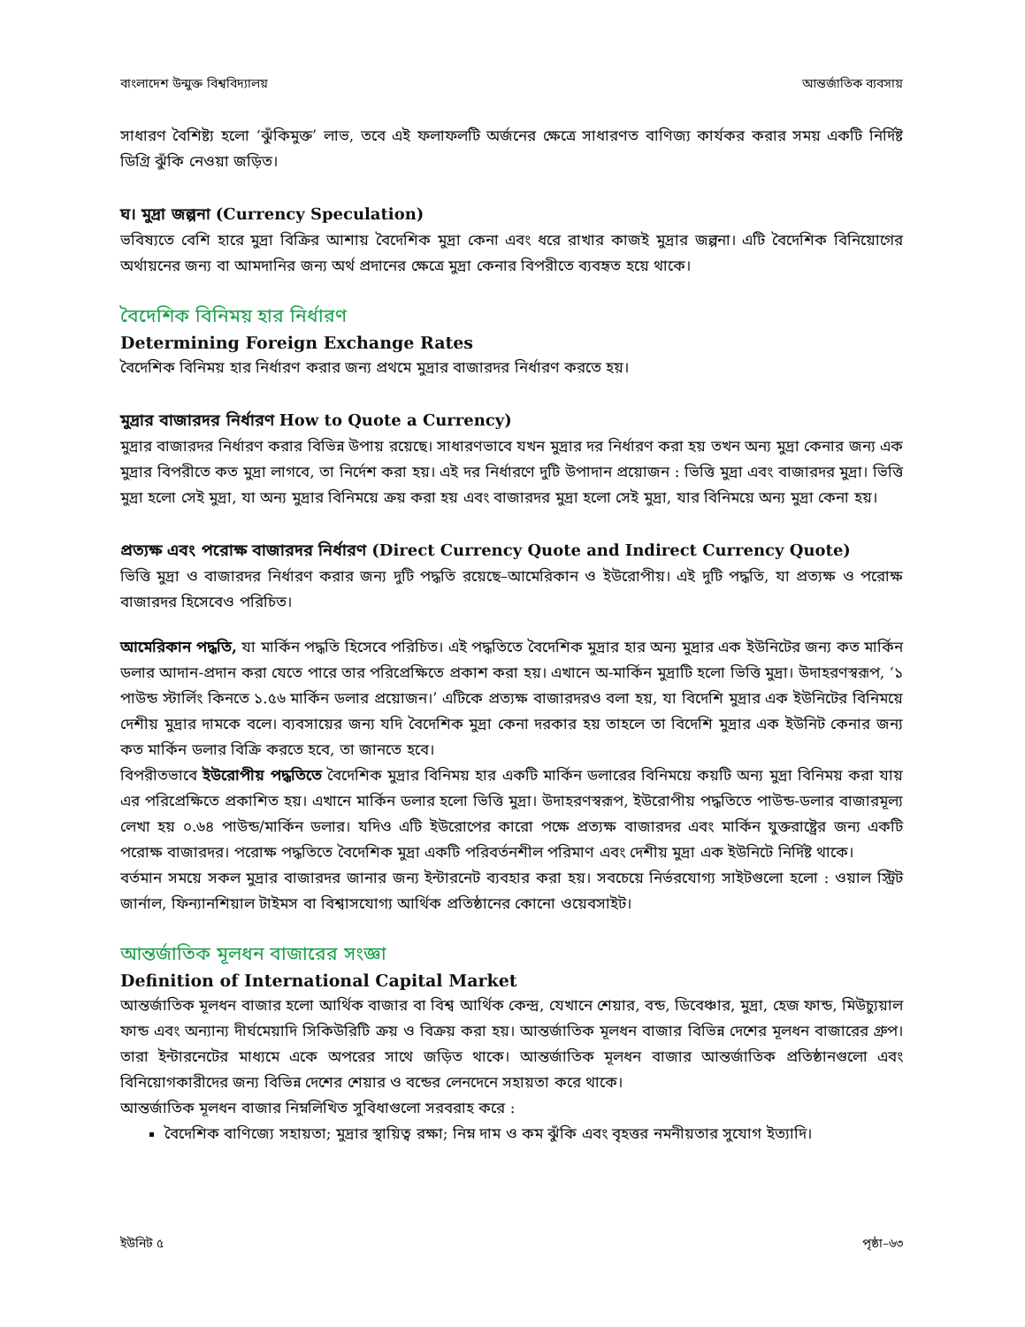বাংলাদেশ উন্মুক্ত বিশ্ববিদ্যালয় আন্তর্জাতিক ব্যবসায়
সাধারণ বৈশিষ্ট্য হলো ‘ঝুঁকিমুক্ত’ লাভ, তবে এই ফলাফলটি অর্জনের ক্ষেত্রে সাধারণত বাণিজ্য কার্যকর করার সময় একটি নির্দিষ্ট ডিগ্রি ঝুঁকি নেওয়া জড়িত।
ঘ। মুদ্রা জল্পনা (Currency Speculation)
ভবিষ্যতে বেশি হারে মুদ্রা বিক্রির আশায় বৈদেশিক মুদ্রা কেনা এবং ধরে রাখার কাজই মুদ্রার জল্পনা। এটি বৈদেশিক বিনিয়োগের অর্থায়নের জন্য বা আমদানির জন্য অর্থ প্রদানের ক্ষেত্রে মুদ্রা কেনার বিপরীতে ব্যবহৃত হয়ে থাকে।
বৈদেশিক বিনিময় হার নির্ধারণ
Determining Foreign Exchange Rates
বৈদেশিক বিনিময় হার নির্ধারণ করার জন্য প্রথমে মুদ্রার বাজারদর নির্ধারণ করতে হয়।
মুদ্রার বাজারদর নির্ধারণ How to Quote a Currency)
মুদ্রার বাজারদর নির্ধারণ করার বিভিন্ন উপায় রয়েছে। সাধারণভাবে যখন মুদ্রার দর নির্ধারণ করা হয় তখন অন্য মুদ্রা কেনার জন্য এক মুদ্রার বিপরীতে কত মুদ্রা লাগবে, তা নির্দেশ করা হয়। এই দর নির্ধারণে দুটি উপাদান প্রয়োজন : ভিত্তি মুদ্রা এবং বাজারদর মুদ্রা। ভিত্তি মুদ্রা হলো সেই মুদ্রা, যা অন্য মুদ্রার বিনিময়ে ক্রয় করা হয় এবং বাজারদর মুদ্রা হলো সেই মুদ্রা, যার বিনিময়ে অন্য মুদ্রা কেনা হয়।
প্রত্যক্ষ এবং পরোক্ষ বাজারদর নির্ধারণ (Direct Currency Quote and Indirect Currency Quote)
ভিত্তি মুদ্রা ও বাজারদর নির্ধারণ করার জন্য দুটি পদ্ধতি রয়েছে–আমেরিকান ও ইউরোপীয়। এই দুটি পদ্ধতি, যা প্রত্যক্ষ ও পরোক্ষ বাজারদর হিসেবেও পরিচিত।
আমেরিকান পদ্ধতি, যা মার্কিন পদ্ধতি হিসেবে পরিচিত। এই পদ্ধতিতে বৈদেশিক মুদ্রার হার অন্য মুদ্রার এক ইউনিটের জন্য কত মার্কিন ডলার আদান-প্রদান করা যেতে পারে তার পরিপ্রেক্ষিতে প্রকাশ করা হয়। এখানে অ-মার্কিন মুদ্রাটি হলো ভিত্তি মুদ্রা। উদাহরণস্বরূপ, ‘১ পাউন্ড স্টার্লিং কিনতে ১.৫৬ মার্কিন ডলার প্রয়োজন।’ এটিকে প্রত্যক্ষ বাজারদরও বলা হয়, যা বিদেশি মুদ্রার এক ইউনিটের বিনিময়ে দেশীয় মুদ্রার দামকে বলে। ব্যবসায়ের জন্য যদি বৈদেশিক মুদ্রা কেনা দরকার হয় তাহলে তা বিদেশি মুদ্রার এক ইউনিট কেনার জন্য কত মার্কিন ডলার বিক্রি করতে হবে, তা জানতে হবে।
বিপরীতভাবে ইউরোপীয় পদ্ধতিতে বৈদেশিক মুদ্রার বিনিময় হার একটি মার্কিন ডলারের বিনিময়ে কয়টি অন্য মুদ্রা বিনিময় করা যায় এর পরিপ্রেক্ষিতে প্রকাশিত হয়। এখানে মার্কিন ডলার হলো ভিত্তি মুদ্রা। উদাহরণস্বরূপ, ইউরোপীয় পদ্ধতিতে পাউন্ড-ডলার বাজারমূল্য লেখা হয় ০.৬৪ পাউন্ড/মার্কিন ডলার। যদিও এটি ইউরোপের কারো পক্ষে প্রত্যক্ষ বাজারদর এবং মার্কিন যুক্তরাষ্ট্রের জন্য একটি পরোক্ষ বাজারদর। পরোক্ষ পদ্ধতিতে বৈদেশিক মুদ্রা একটি পরিবর্তনশীল পরিমাণ এবং দেশীয় মুদ্রা এক ইউনিটে নির্দিষ্ট থাকে।
বর্তমান সময়ে সকল মুদ্রার বাজারদর জানার জন্য ইন্টারনেট ব্যবহার করা হয়। সবচেয়ে নির্ভরযোগ্য সাইটগুলো হলো : ওয়াল স্ট্রিট জার্নাল, ফিন্যানশিয়াল টাইমস বা বিশ্বাসযোগ্য আর্থিক প্রতিষ্ঠানের কোনো ওয়েবসাইট।
আন্তর্জাতিক মূলধন বাজারের সংজ্ঞা
Definition of International Capital Market
আন্তর্জাতিক মূলধন বাজার হলো আর্থিক বাজার বা বিশ্ব আর্থিক কেন্দ্র, যেখানে শেয়ার, বন্ড, ডিবেঞ্চার, মুদ্রা, হেজ ফান্ড, মিউচ্যুয়াল ফান্ড এবং অন্যান্য দীর্ঘমেয়াদি সিকিউরিটি ক্রয় ও বিক্রয় করা হয়। আন্তর্জাতিক মূলধন বাজার বিভিন্ন দেশের মূলধন বাজারের গ্রুপ। তারা ইন্টারনেটের মাধ্যমে একে অপরের সাথে জড়িত থাকে। আন্তর্জাতিক মূলধন বাজার আন্তর্জাতিক প্রতিষ্ঠানগুলো এবং বিনিয়োগকারীদের জন্য বিভিন্ন দেশের শেয়ার ও বন্ডের লেনদেনে সহায়তা করে থাকে।
আন্তর্জাতিক মূলধন বাজার নিম্নলিখিত সুবিধাগুলো সরবরাহ করে :
বৈদেশিক বাণিজ্যে সহায়তা; মুদ্রার স্থায়িত্ব রক্ষা; নিম্ন দাম ও কম ঝুঁকি এবং বৃহত্তর নমনীয়তার সুযোগ ইত্যাদি।
ইউনিট ৫ পৃষ্ঠা–৬৩